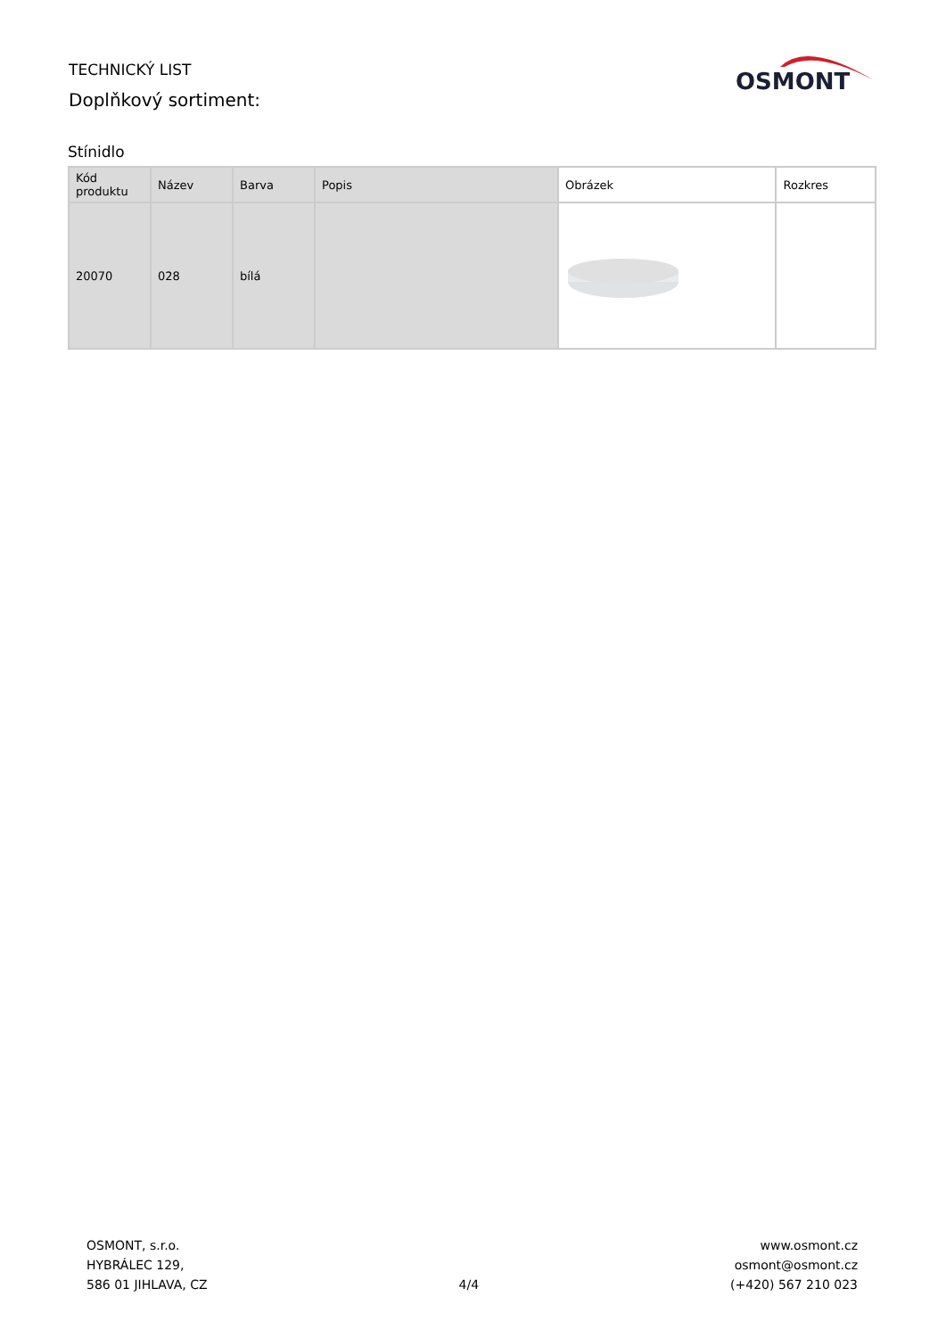TECHNICKÝ LIST
Doplňkový sortiment:
OSMONT
Stínidlo
| Kód produktu | Název | Barva | Popis | Obrázek | Rozkres |
| --- | --- | --- | --- | --- | --- |
| 20070 | 028 | bílá | | | |
OSMONT, s.r.o.
HYBRÁLEC 129,
586 01 JIHLAVA, CZ
4/4
www.osmont.cz
osmont@osmont.cz
(+420) 567 210 023